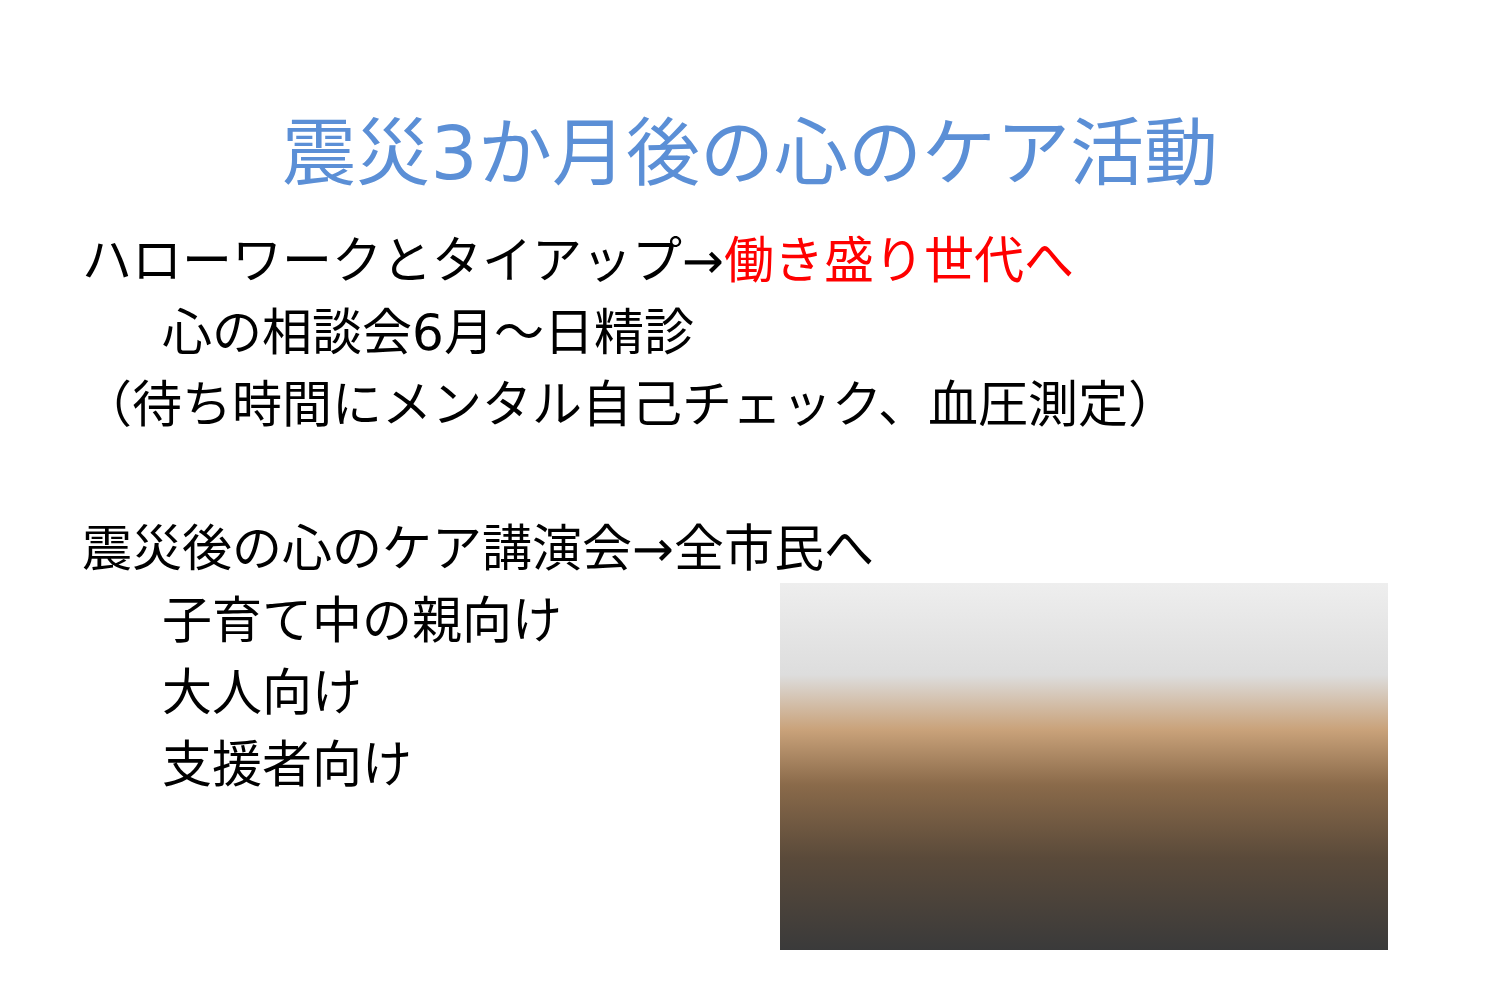震災3か月後の心のケア活動
ハローワークとタイアップ→働き盛り世代へ
心の相談会6月～日精診
（待ち時間にメンタル自己チェック、血圧測定）
震災後の心のケア講演会→全市民へ
子育て中の親向け
大人向け
支援者向け